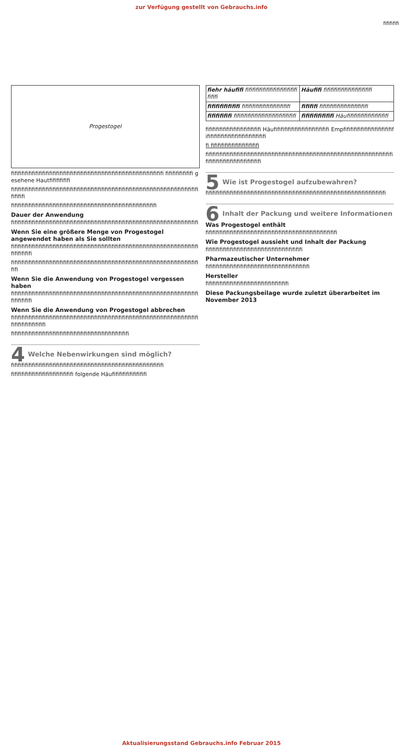zur Verfügung gestellt von Gebrauchs.info
fififififi
Progestogel
fifififififififififififififififififififififififififififififififififififififififififififi fifififififififi gesehene Hautfifififififi
fifififififififififififififififififififififififififififififififififififififififififififififififififififififififififi
fifififififififififififififififififififififififififififififififififififififififififi
Dauer der Anwendung
fifififififififififififififififififififififififififififififififififififififififififififififififififififififi
Wenn Sie eine größere Menge von Progestogel angewendet haben als Sie sollten
fifififififififififififififififififififififififififififififififififififififififififififififififififififififififififififi
fifififififififififififififififififififififififififififififififififififififififififififififififififififififififi
Wenn Sie die Anwendung von Progestogel vergessen haben
fifififififififififififififififififififififififififififififififififififififififififififififififififififififififififififi
Wenn Sie die Anwendung von Progestogel abbrechen
fifififififififififififififififififififififififififififififififififififififififififififififififififififififififififififififififi
fifififififififififififififififififififififififififififififififififi
4 Welche Nebenwirkungen sind möglich?
fifififififififififififififififififififififififififififififififififififififififififififi
fifififififififififififififififififi folgende Häufifififififififififi
| fiehr häufifi fifififififififififififififififififi | Häufifi fifififififififififififififi |
| fifififififififi fifififififififififififififi | fifififi fifififififififififififififi |
| fifififififi fifififififififififififififififififi | fifififififififi Häufifififififififififififi |
fifififififififififififififififi Häufifififififififififififififififi Empfifififififififififififififififififififififififififififififififi
fi fifififififififififififififi
fifififififififififififififififififififififififififififififififififififififififififififififififififififififififififififififififififififififi
5 Wie ist Progestogel aufzubewahren?
fifififififififififififififififififififififififififififififififififififififififififififififififififififi
6 Inhalt der Packung und weitere Informationen
Was Progestogel enthält
fifififififififififififififififififififififififififififififififififififififi
Wie Progestogel aussieht und Inhalt der Packung
fifififififififififififififififififififififififififififi
Pharmazeutischer Unternehmer
fifififififififififififififififififififififififififififififi
Hersteller
fifififififififififififififififififififififififi
Diese Packungsbeilage wurde zuletzt überarbeitet im November 2013
Aktualisierungsstand Gebrauchs.info Februar 2015